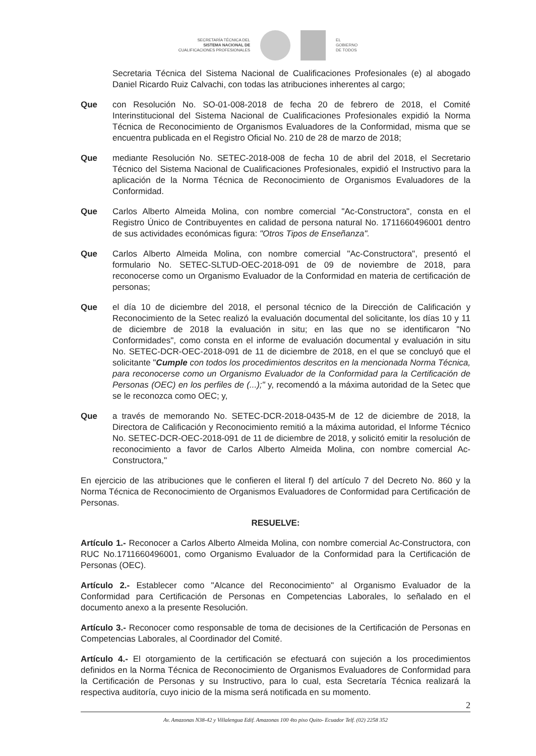SECRETARÍA TÉCNICA DEL
SISTEMA NACIONAL DE
CUALIFICACIONES PROFESIONALES
EL
GOBIERNO
DE TODOS
Secretaria Técnica del Sistema Nacional de Cualificaciones Profesionales (e) al abogado Daniel Ricardo Ruiz Calvachi, con todas las atribuciones inherentes al cargo;
Que con Resolución No. SO-01-008-2018 de fecha 20 de febrero de 2018, el Comité Interinstitucional del Sistema Nacional de Cualificaciones Profesionales expidió la Norma Técnica de Reconocimiento de Organismos Evaluadores de la Conformidad, misma que se encuentra publicada en el Registro Oficial No. 210 de 28 de marzo de 2018;
Que mediante Resolución No. SETEC-2018-008 de fecha 10 de abril del 2018, el Secretario Técnico del Sistema Nacional de Cualificaciones Profesionales, expidió el Instructivo para la aplicación de la Norma Técnica de Reconocimiento de Organismos Evaluadores de la Conformidad.
Que Carlos Alberto Almeida Molina, con nombre comercial "Ac-Constructora", consta en el Registro Único de Contribuyentes en calidad de persona natural No. 1711660496001 dentro de sus actividades económicas figura: "Otros Tipos de Enseñanza".
Que Carlos Alberto Almeida Molina, con nombre comercial "Ac-Constructora", presentó el formulario No. SETEC-SLTUD-OEC-2018-091 de 09 de noviembre de 2018, para reconocerse como un Organismo Evaluador de la Conformidad en materia de certificación de personas;
Que el día 10 de diciembre del 2018, el personal técnico de la Dirección de Calificación y Reconocimiento de la Setec realizó la evaluación documental del solicitante, los días 10 y 11 de diciembre de 2018 la evaluación in situ; en las que no se identificaron "No Conformidades", como consta en el informe de evaluación documental y evaluación in situ No. SETEC-DCR-OEC-2018-091 de 11 de diciembre de 2018, en el que se concluyó que el solicitante "Cumple con todos los procedimientos descritos en la mencionada Norma Técnica, para reconocerse como un Organismo Evaluador de la Conformidad para la Certificación de Personas (OEC) en los perfiles de (...);" y, recomendó a la máxima autoridad de la Setec que se le reconozca como OEC; y,
Que a través de memorando No. SETEC-DCR-2018-0435-M de 12 de diciembre de 2018, la Directora de Calificación y Reconocimiento remitió a la máxima autoridad, el Informe Técnico No. SETEC-DCR-OEC-2018-091 de 11 de diciembre de 2018, y solicitó emitir la resolución de reconocimiento a favor de Carlos Alberto Almeida Molina, con nombre comercial Ac-Constructora,"
En ejercicio de las atribuciones que le confieren el literal f) del artículo 7 del Decreto No. 860 y la Norma Técnica de Reconocimiento de Organismos Evaluadores de Conformidad para Certificación de Personas.
RESUELVE:
Artículo 1.- Reconocer a Carlos Alberto Almeida Molina, con nombre comercial Ac-Constructora, con RUC No.1711660496001, como Organismo Evaluador de la Conformidad para la Certificación de Personas (OEC).
Artículo 2.- Establecer como "Alcance del Reconocimiento" al Organismo Evaluador de la Conformidad para Certificación de Personas en Competencias Laborales, lo señalado en el documento anexo a la presente Resolución.
Artículo 3.- Reconocer como responsable de toma de decisiones de la Certificación de Personas en Competencias Laborales, al Coordinador del Comité.
Artículo 4.- El otorgamiento de la certificación se efectuará con sujeción a los procedimientos definidos en la Norma Técnica de Reconocimiento de Organismos Evaluadores de Conformidad para la Certificación de Personas y su Instructivo, para lo cual, esta Secretaría Técnica realizará la respectiva auditoría, cuyo inicio de la misma será notificada en su momento.
2
Av. Amazonas N38-42 y Villalengua Edif. Amazonas 100 4to piso Quito- Ecuador Telf. (02) 2258 352